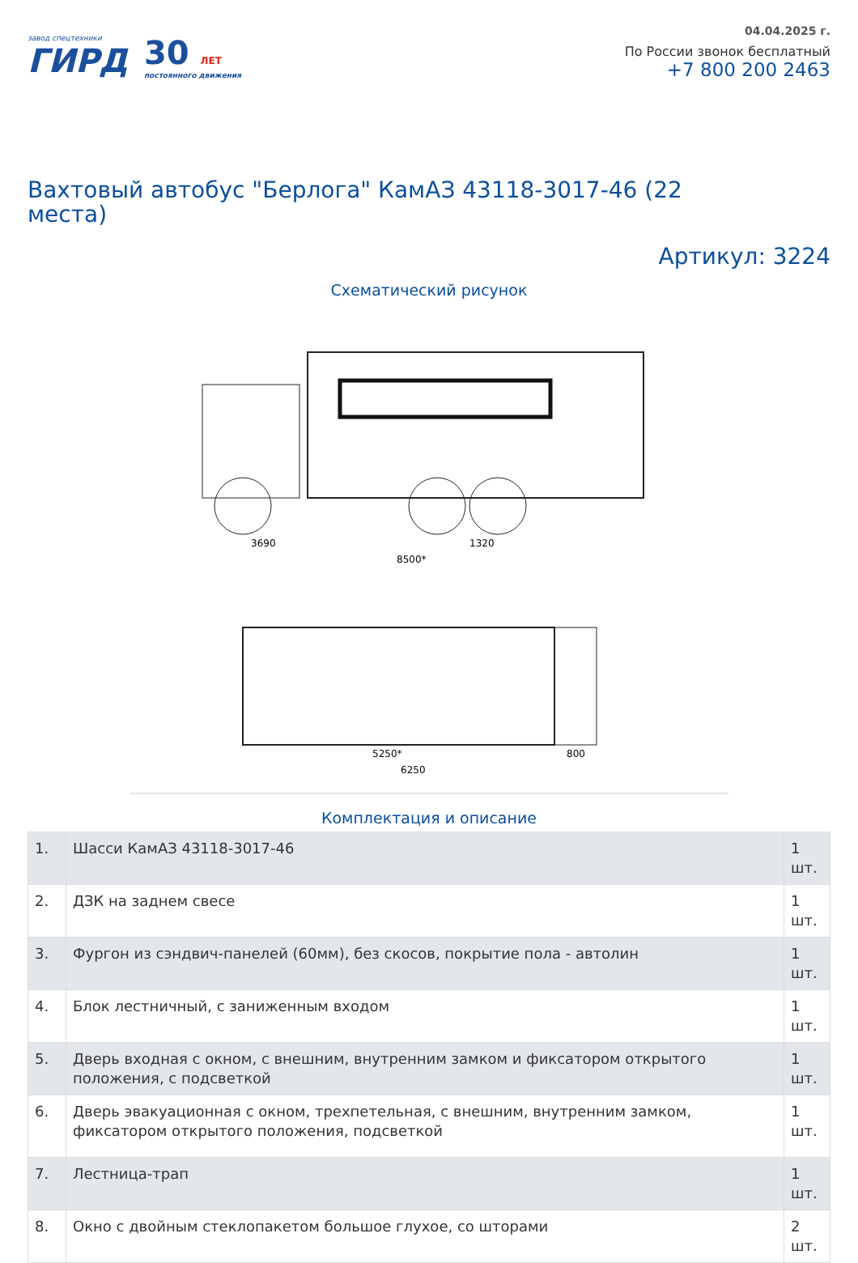завод спецтехники
ГИРД
30 ЛЕТ
постоянного движения
04.04.2025 г.
По России звонок бесплатный
+7 800 200 2463
Вахтовый автобус "Берлога" КамАЗ 43118-3017-46 (22 места)
Артикул: 3224
Схематический рисунок
3690
1320
8500*
5250*
6250
800
Комплектация и описание
| 1. | Шасси КамАЗ 43118-3017-46 | 1 шт. |
| 2. | ДЗК на заднем свесе | 1 шт. |
| 3. | Фургон из сэндвич-панелей (60мм), без скосов, покрытие пола - автолин | 1 шт. |
| 4. | Блок лестничный, с заниженным входом | 1 шт. |
| 5. | Дверь входная с окном, с внешним, внутренним замком и фиксатором открытого положения, с подсветкой | 1 шт. |
| 6. | Дверь эвакуационная с окном, трехпетельная, с внешним, внутренним замком, фиксатором открытого положения, подсветкой | 1 шт. |
| 7. | Лестница-трап | 1 шт. |
| 8. | Окно с двойным стеклопакетом большое глухое, со шторами | 2 шт. |